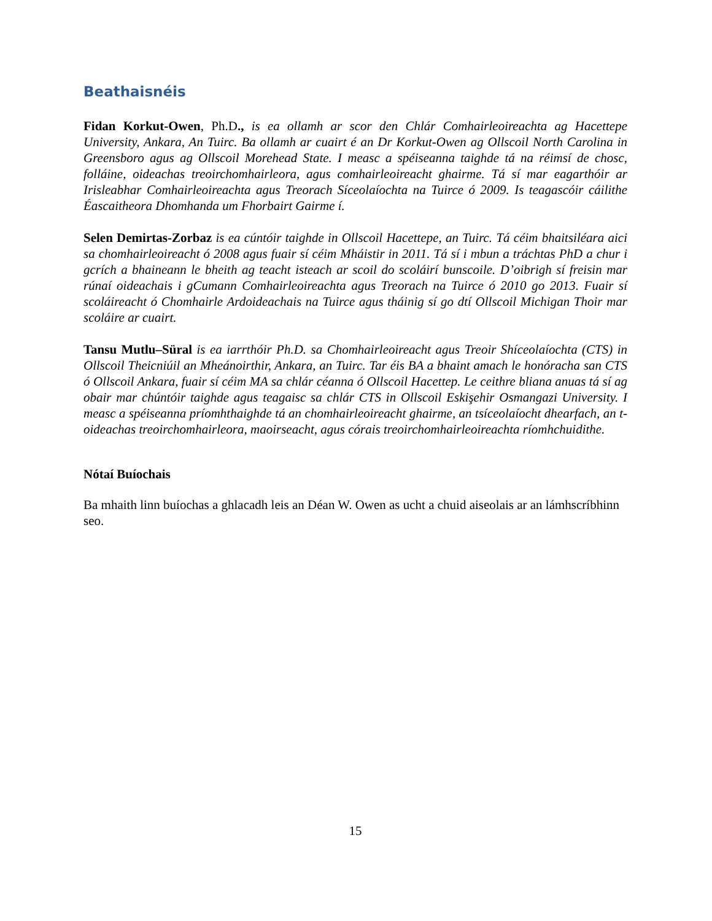Beathaisnéis
Fidan Korkut-Owen, Ph.D., is ea ollamh ar scor den Chlár Comhairleoireachta ag Hacettepe University, Ankara, An Tuirc. Ba ollamh ar cuairt é an Dr Korkut-Owen ag Ollscoil North Carolina in Greensboro agus ag Ollscoil Morehead State. I measc a spéiseanna taighde tá na réimsí de chosc, folláine, oideachas treoirchomhairleora, agus comhairleoireacht ghairme. Tá sí mar eagarthóir ar Irisleabhar Comhairleoireachta agus Treorach Síceolaíochta na Tuirce ó 2009. Is teagascóir cáilithe Éascaitheora Dhomhanda um Fhorbairt Gairme í.
Selen Demirtas-Zorbaz is ea cúntóir taighde in Ollscoil Hacettepe, an Tuirc. Tá céim bhaitsiléara aici sa chomhairleoireacht ó 2008 agus fuair sí céim Mháistir in 2011. Tá sí i mbun a tráchtas PhD a chur i gcrích a bhaineann le bheith ag teacht isteach ar scoil do scoláirí bunscoile. D’oibrigh sí freisin mar rúnaí oideachais i gCumann Comhairleoireachta agus Treorach na Tuirce ó 2010 go 2013. Fuair sí scoláireacht ó Chomhairle Ardoideachais na Tuirce agus tháinig sí go dtí Ollscoil Michigan Thoir mar scoláire ar cuairt.
Tansu Mutlu–Süral is ea iarrthóir Ph.D. sa Chomhairleoireacht agus Treoir Shíceolaíochta (CTS) in Ollscoil Theicniúil an Mheánoirthir, Ankara, an Tuirc. Tar éis BA a bhaint amach le honóracha san CTS ó Ollscoil Ankara, fuair sí céim MA sa chlár céanna ó Ollscoil Hacettep. Le ceithre bliana anuas tá sí ag obair mar chúntóir taighde agus teagaisc sa chlár CTS in Ollscoil Eskişehir Osmangazi University. I measc a spéiseanna príomhthaighde tá an chomhairleoireacht ghairme, an tsíceolaíocht dhearfach, an t-oideachas treoirchomhairleora, maoirseacht, agus córais treoirchomhairleoireachta ríomhchuidithe.
Nótaí Buíochais
Ba mhaith linn buíochas a ghlacadh leis an Déan W. Owen as ucht a chuid aiseolais ar an lámhscríbhinn seo.
15